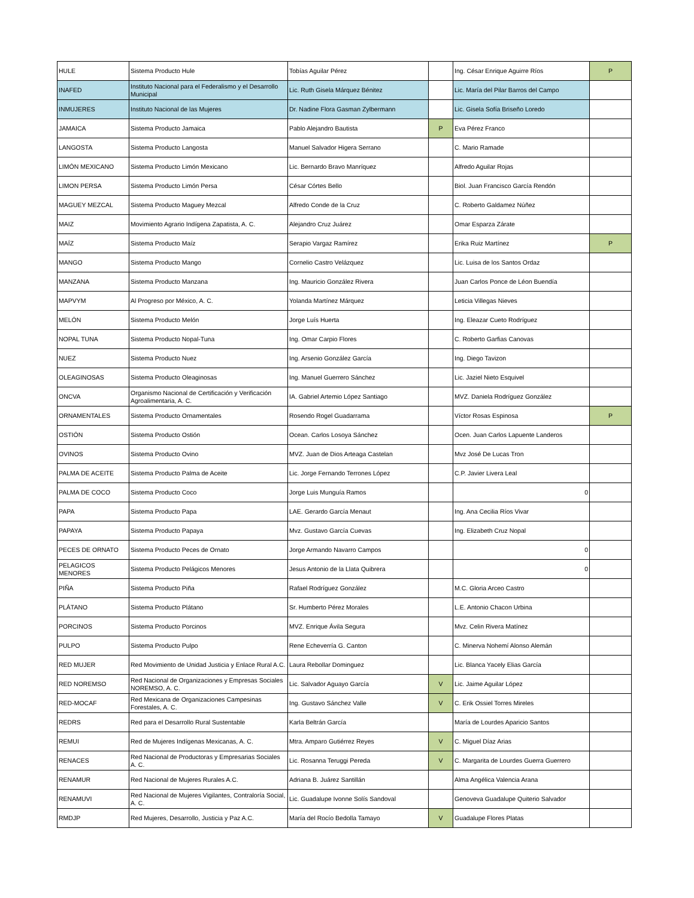| HULE | Sistema Producto Hule | Tobías Aguilar Pérez | | Ing. César Enrique Aguirre Ríos | P |
| INAFED | Instituto Nacional para el Federalismo y el Desarrollo Municipal | Lic. Ruth Gisela Márquez Bénitez | | Lic. María del Pilar Barros del Campo | |
| INMUJERES | Instituto Nacional de las Mujeres | Dr. Nadine Flora Gasman Zylbermann | | Lic. Gisela Sofía Briseño Loredo | |
| JAMAICA | Sistema Producto Jamaica | Pablo Alejandro Bautista | P | Eva Pérez Franco | |
| LANGOSTA | Sistema Producto Langosta | Manuel Salvador Higera Serrano | | C. Mario Ramade | |
| LIMÓN MEXICANO | Sistema Producto Limón Mexicano | Lic. Bernardo Bravo Manríquez | | Alfredo Aguilar Rojas | |
| LIMON PERSA | Sistema Producto Limón Persa | César Córtes Bello | | Biol. Juan Francisco García Rendón | |
| MAGUEY MEZCAL | Sistema Producto Maguey Mezcal | Alfredo Conde de la Cruz | | C. Roberto Galdamez Núñez | |
| MAIZ | Movimiento Agrario Indígena Zapatista, A. C. | Alejandro Cruz Juárez | | Omar Esparza Zárate | |
| MAÍZ | Sistema Producto Maíz | Serapio Vargaz Ramírez | | Erika Ruiz Martínez | P |
| MANGO | Sistema Producto Mango | Cornelio Castro Velázquez | | Lic. Luisa de los Santos Ordaz | |
| MANZANA | Sistema Producto Manzana | Ing. Mauricio González Rivera | | Juan Carlos Ponce de Léon Buendía | |
| MAPVYM | Al Progreso por México, A. C. | Yolanda Martínez Márquez | | Leticia Villegas Nieves | |
| MELÓN | Sistema Producto Melón | Jorge Luís Huerta | | Ing. Eleazar Cueto Rodríguez | |
| NOPAL TUNA | Sistema Producto Nopal-Tuna | Ing. Omar Carpio Flores | | C. Roberto Garfias Canovas | |
| NUEZ | Sistema Producto Nuez | Ing. Arsenio González García | | Ing. Diego Tavizon | |
| OLEAGINOSAS | Sistema Producto Oleaginosas | Ing. Manuel Guerrero Sánchez | | Lic. Jaziel Nieto Esquivel | |
| ONCVA | Organismo Nacional de Certificación y Verificación Agroalimentaria, A. C. | IA. Gabriel Artemio López Santiago | | MVZ. Daniela Rodríguez González | |
| ORNAMENTALES | Sistema Producto Ornamentales | Rosendo Rogel Guadarrama | | Víctor Rosas Espinosa | P |
| OSTIÓN | Sistema Producto Ostión | Ocean. Carlos Losoya Sánchez | | Ocen. Juan Carlos Lapuente Landeros | |
| OVINOS | Sistema Producto Ovino | MVZ. Juan de Dios Arteaga Castelan | | Mvz José De Lucas Tron | |
| PALMA DE ACEITE | Sistema Producto Palma de Aceite | Lic. Jorge Fernando Terrones López | | C.P. Javier Livera Leal | |
| PALMA DE COCO | Sistema Producto Coco | Jorge Luis Munguía Ramos | | 0 | |
| PAPA | Sistema Producto Papa | LAE. Gerardo García Menaut | | Ing. Ana Cecilia Ríos Vivar | |
| PAPAYA | Sistema Producto Papaya | Mvz. Gustavo García Cuevas | | Ing. Elizabeth Cruz Nopal | |
| PECES DE ORNATO | Sistema Producto Peces de Ornato | Jorge Armando Navarro Campos | | 0 | |
| PELAGICOS MENORES | Sistema Producto Pelágicos Menores | Jesus Antonio de la Llata Quibrera | | 0 | |
| PIÑA | Sistema Producto Piña | Rafael Rodríguez González | | M.C. Gloria Arceo Castro | |
| PLÁTANO | Sistema Producto Plátano | Sr. Humberto Pérez Morales | | L.E. Antonio Chacon Urbina | |
| PORCINOS | Sistema Producto Porcinos | MVZ. Enrique Ávila Segura | | Mvz. Celin Rivera Matínez | |
| PULPO | Sistema Producto Pulpo | Rene Echeverría G. Canton | | C. Minerva Nohemí Alonso Alemán | |
| RED MUJER | Red Movimiento de Unidad Justicia y Enlace Rural A.C. | Laura Rebollar Dominguez | | Lic. Blanca Yacely Elias García | |
| RED NOREMSO | Red Nacional de Organizaciones y Empresas Sociales NOREMSO, A. C. | Lic. Salvador Aguayo García | V | Lic. Jaime Aguilar López | |
| RED-MOCAF | Red Mexicana de Organizaciones Campesinas Forestales, A. C. | Ing. Gustavo Sánchez Valle | V | C. Erik Ossiel Torres Mireles | |
| REDRS | Red para el Desarrollo Rural Sustentable | Karla Beltrán García | | María de Lourdes Aparicio Santos | |
| REMUI | Red de Mujeres Indígenas Mexicanas, A. C. | Mtra. Amparo Gutiérrez Reyes | V | C. Miguel Díaz Arias | |
| RENACES | Red Nacional de Productoras y Empresarias Sociales A. C. | Lic. Rosanna Teruggi Pereda | V | C. Margarita de Lourdes Guerra Guerrero | |
| RENAMUR | Red Nacional de Mujeres Rurales A.C. | Adriana B. Juárez Santillán | | Alma Angélica Valencia Arana | |
| RENAMUVI | Red Nacional de Mujeres Vigilantes, Contraloría Social, A. C. | Lic. Guadalupe Ivonne Solís Sandoval | | Genoveva Guadalupe Quiterio Salvador | |
| RMDJP | Red Mujeres, Desarrollo, Justicia y Paz A.C. | María del Rocío Bedolla Tamayo | V | Guadalupe Flores Platas | |